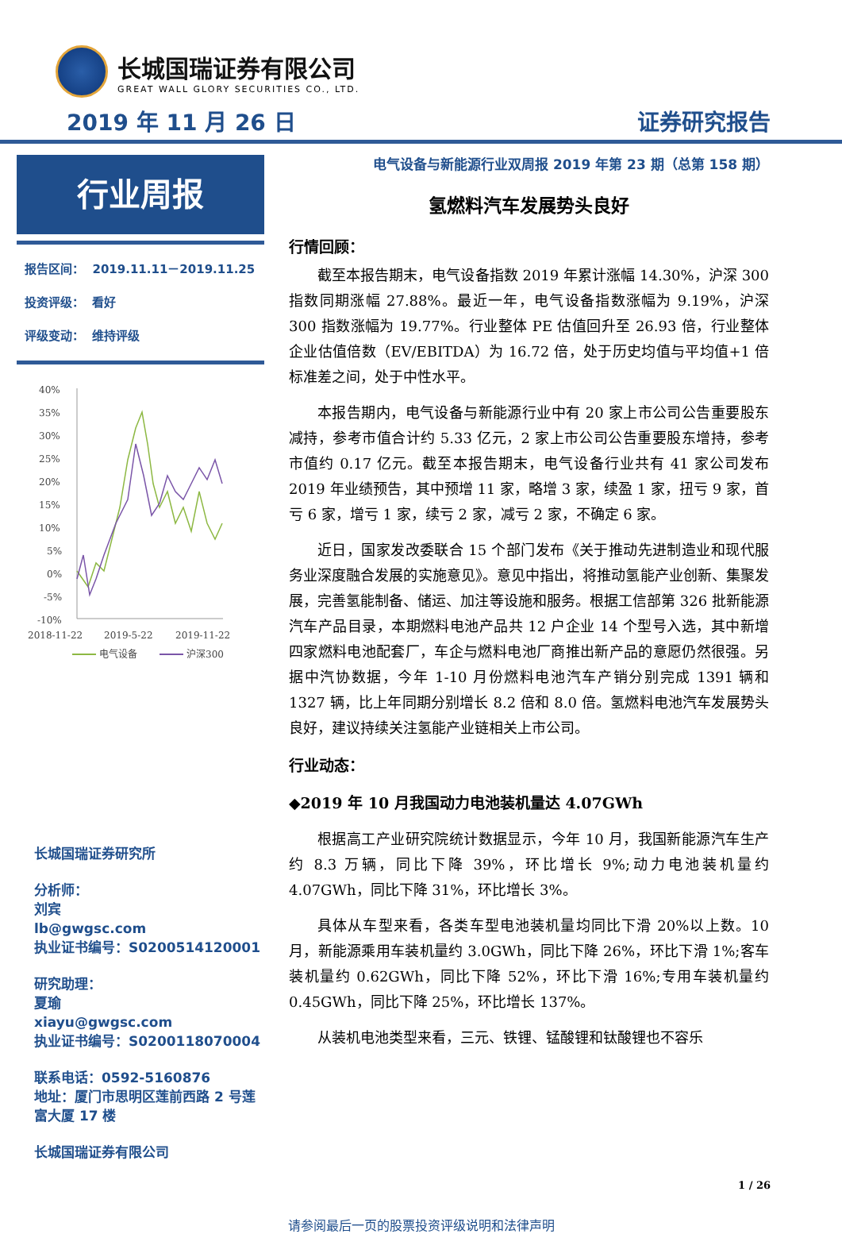长城国瑞证券有限公司
GREAT WALL GLORY SECURITIES CO., LTD.
2019 年 11 月 26 日 证券研究报告
行业周报
报告区间： 2019.11.11－2019.11.25
投资评级： 看好
评级变动： 维持评级
40%
35%
30%
25%
20%
15%
10%
5%
0%
-5%
-10%
2018-11-22
2019-5-22
2019-11-22
电气设备
沪深300
长城国瑞证券研究所
分析师：
刘宾
lb@gwgsc.com
执业证书编号：S0200514120001
研究助理：
夏瑜
xiayu@gwgsc.com
执业证书编号：S0200118070004
联系电话：0592-5160876
地址：厦门市思明区莲前西路 2 号莲富大厦 17 楼
长城国瑞证券有限公司
电气设备与新能源行业双周报 2019 年第 23 期（总第 158 期）
氢燃料汽车发展势头良好
行情回顾：
截至本报告期末，电气设备指数 2019 年累计涨幅 14.30%，沪深 300 指数同期涨幅 27.88%。最近一年，电气设备指数涨幅为 9.19%，沪深 300 指数涨幅为 19.77%。行业整体 PE 估值回升至 26.93 倍，行业整体企业估值倍数（EV/EBITDA）为 16.72 倍，处于历史均值与平均值+1 倍标准差之间，处于中性水平。
本报告期内，电气设备与新能源行业中有 20 家上市公司公告重要股东减持，参考市值合计约 5.33 亿元，2 家上市公司公告重要股东增持，参考市值约 0.17 亿元。截至本报告期末，电气设备行业共有 41 家公司发布 2019 年业绩预告，其中预增 11 家，略增 3 家，续盈 1 家，扭亏 9 家，首亏 6 家，增亏 1 家，续亏 2 家，减亏 2 家，不确定 6 家。
近日，国家发改委联合 15 个部门发布《关于推动先进制造业和现代服务业深度融合发展的实施意见》。意见中指出，将推动氢能产业创新、集聚发展，完善氢能制备、储运、加注等设施和服务。根据工信部第 326 批新能源汽车产品目录，本期燃料电池产品共 12 户企业 14 个型号入选，其中新增四家燃料电池配套厂，车企与燃料电池厂商推出新产品的意愿仍然很强。另据中汽协数据，今年 1-10 月份燃料电池汽车产销分别完成 1391 辆和 1327 辆，比上年同期分别增长 8.2 倍和 8.0 倍。氢燃料电池汽车发展势头良好，建议持续关注氢能产业链相关上市公司。
行业动态：
◆2019 年 10 月我国动力电池装机量达 4.07GWh
根据高工产业研究院统计数据显示，今年 10 月，我国新能源汽车生产约 8.3 万辆，同比下降 39%，环比增长 9%;动力电池装机量约 4.07GWh，同比下降 31%，环比增长 3%。
具体从车型来看，各类车型电池装机量均同比下滑 20%以上数。10 月，新能源乘用车装机量约 3.0GWh，同比下降 26%，环比下滑 1%;客车装机量约 0.62GWh，同比下降 52%，环比下滑 16%;专用车装机量约 0.45GWh，同比下降 25%，环比增长 137%。
从装机电池类型来看，三元、铁锂、锰酸锂和钛酸锂也不容乐
1 / 26
请参阅最后一页的股票投资评级说明和法律声明